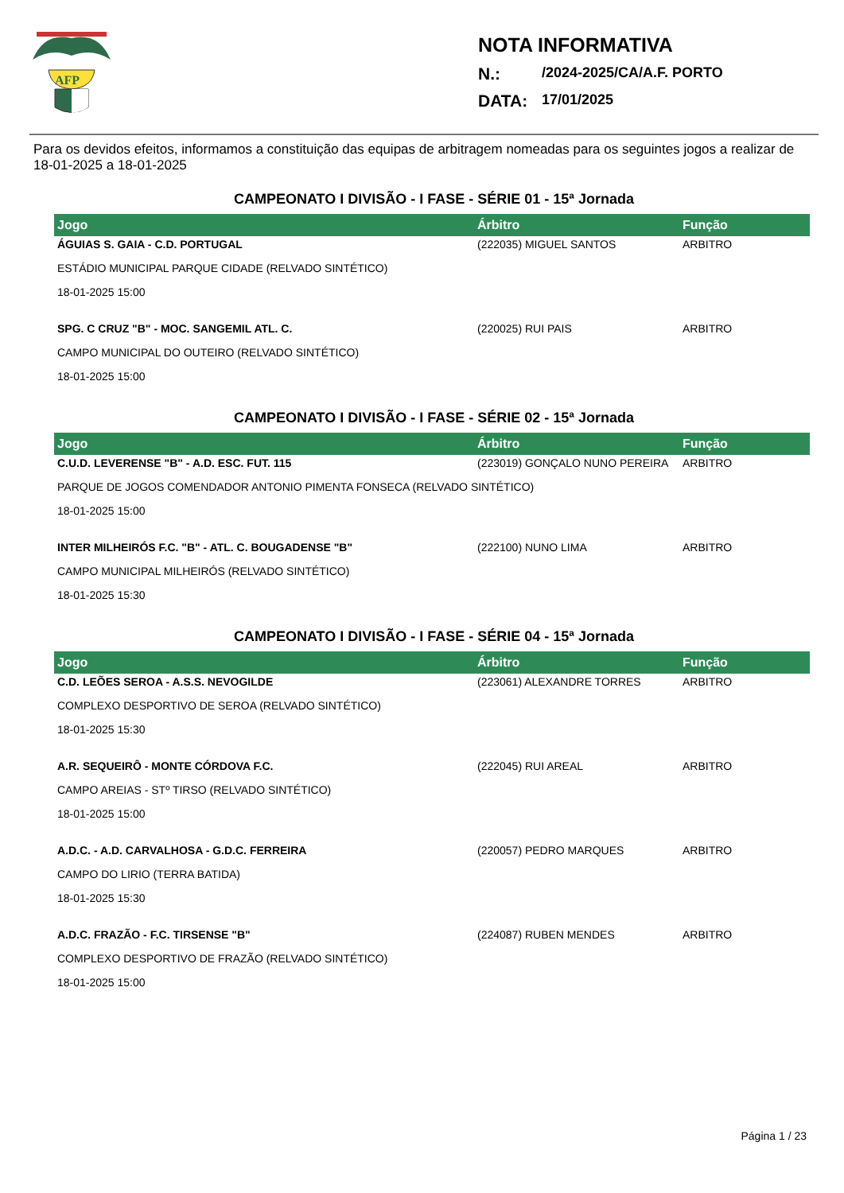AFP
NOTA INFORMATIVA
N.: /2024-2025/CA/A.F. PORTO
DATA: 17/01/2025
Para os devidos efeitos, informamos a constituição das equipas de arbitragem nomeadas para os seguintes jogos a realizar de 18-01-2025 a 18-01-2025
CAMPEONATO I DIVISÃO - I FASE - SÉRIE 01 - 15ª Jornada
| Jogo | Árbitro | Função |
| --- | --- | --- |
| ÁGUIAS S. GAIA - C.D. PORTUGAL | (222035) MIGUEL SANTOS | ARBITRO |
| ESTÁDIO MUNICIPAL PARQUE CIDADE (RELVADO SINTÉTICO) | | |
| 18-01-2025 15:00 | | |
| SPG. C CRUZ "B" - MOC. SANGEMIL ATL. C. | (220025) RUI PAIS | ARBITRO |
| CAMPO MUNICIPAL DO OUTEIRO (RELVADO SINTÉTICO) | | |
| 18-01-2025 15:00 | | |
CAMPEONATO I DIVISÃO - I FASE - SÉRIE 02 - 15ª Jornada
| Jogo | Árbitro | Função |
| --- | --- | --- |
| C.U.D. LEVERENSE "B" - A.D. ESC. FUT. 115 | (223019) GONÇALO NUNO PEREIRA | ARBITRO |
| PARQUE DE JOGOS COMENDADOR ANTONIO PIMENTA FONSECA (RELVADO SINTÉTICO) | | |
| 18-01-2025 15:00 | | |
| INTER MILHEIRÓS F.C. "B" - ATL. C. BOUGADENSE "B" | (222100) NUNO LIMA | ARBITRO |
| CAMPO MUNICIPAL MILHEIRÓS (RELVADO SINTÉTICO) | | |
| 18-01-2025 15:30 | | |
CAMPEONATO I DIVISÃO - I FASE - SÉRIE 04 - 15ª Jornada
| Jogo | Árbitro | Função |
| --- | --- | --- |
| C.D. LEÕES SEROA - A.S.S. NEVOGILDE | (223061) ALEXANDRE TORRES | ARBITRO |
| COMPLEXO DESPORTIVO DE SEROA (RELVADO SINTÉTICO) | | |
| 18-01-2025 15:30 | | |
| A.R. SEQUEIRÔ - MONTE CÓRDOVA F.C. | (222045) RUI AREAL | ARBITRO |
| CAMPO AREIAS - STº TIRSO (RELVADO SINTÉTICO) | | |
| 18-01-2025 15:00 | | |
| A.D.C. - A.D. CARVALHOSA - G.D.C. FERREIRA | (220057) PEDRO MARQUES | ARBITRO |
| CAMPO DO LIRIO (TERRA BATIDA) | | |
| 18-01-2025 15:30 | | |
| A.D.C. FRAZÃO - F.C. TIRSENSE "B" | (224087) RUBEN MENDES | ARBITRO |
| COMPLEXO DESPORTIVO DE FRAZÃO (RELVADO SINTÉTICO) | | |
| 18-01-2025 15:00 | | |
Página 1 / 23